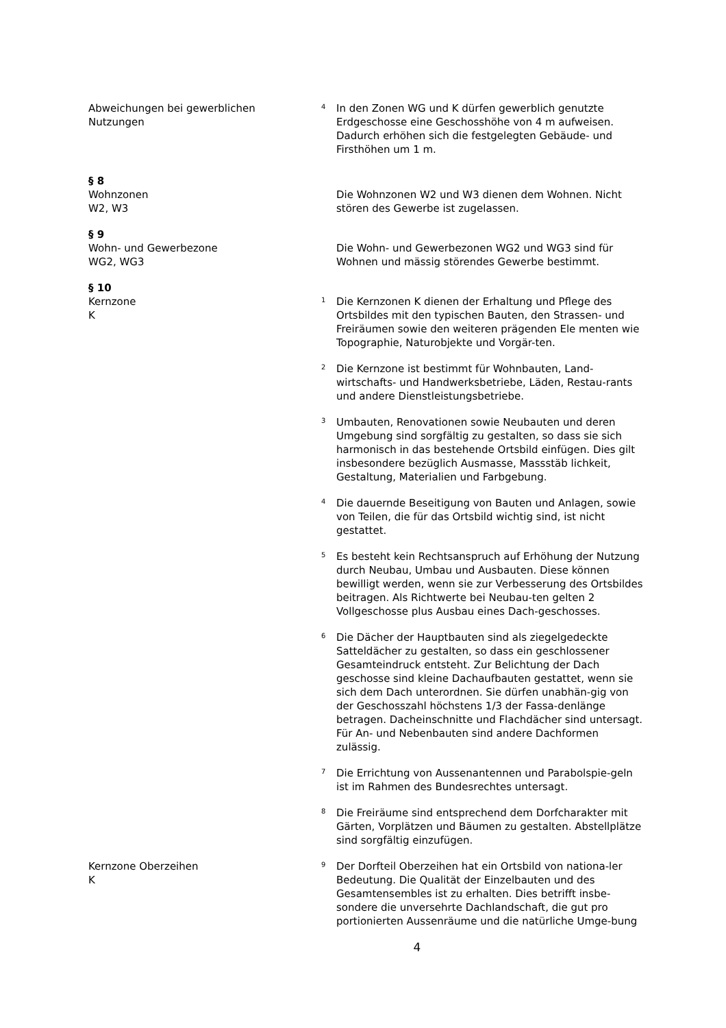Abweichungen bei gewerblichen
Nutzungen
<sup>4</sup> In den Zonen WG und K dürfen gewerblich genutzte Erdgeschosse eine Geschosshöhe von 4 m aufweisen. Dadurch erhöhen sich die festgelegten Gebäude- und Firsthöhen um 1 m.
§ 8
Wohnzonen
W2, W3
Die Wohnzonen W2 und W3 dienen dem Wohnen. Nicht stören des Gewerbe ist zugelassen.
§ 9
Wohn- und Gewerbezone
WG2, WG3
Die Wohn- und Gewerbezonen WG2 und WG3 sind für Wohnen und mässig störendes Gewerbe bestimmt.
§ 10
Kernzone
K
<sup>1</sup> Die Kernzonen K dienen der Erhaltung und Pflege des Ortsbildes mit den typischen Bauten, den Strassen- und Freiräumen sowie den weiteren prägenden Ele menten wie Topographie, Naturobjekte und Vorgär-ten.
<sup>2</sup> Die Kernzone ist bestimmt für Wohnbauten, Land-wirtschafts- und Handwerksbetriebe, Läden, Restau-rants und andere Dienstleistungsbetriebe.
<sup>3</sup> Umbauten, Renovationen sowie Neubauten und deren Umgebung sind sorgfältig zu gestalten, so dass sie sich harmonisch in das bestehende Ortsbild einfügen. Dies gilt insbesondere bezüglich Ausmasse, Massstäb lichkeit, Gestaltung, Materialien und Farbgebung.
<sup>4</sup> Die dauernde Beseitigung von Bauten und Anlagen, sowie von Teilen, die für das Ortsbild wichtig sind, ist nicht gestattet.
<sup>5</sup> Es besteht kein Rechtsanspruch auf Erhöhung der Nutzung durch Neubau, Umbau und Ausbauten. Diese können bewilligt werden, wenn sie zur Verbesserung des Ortsbildes beitragen. Als Richtwerte bei Neubau-ten gelten 2 Vollgeschosse plus Ausbau eines Dach-geschosses.
<sup>6</sup> Die Dächer der Hauptbauten sind als ziegelgedeckte Satteldächer zu gestalten, so dass ein geschlossener Gesamteindruck entsteht. Zur Belichtung der Dach geschosse sind kleine Dachaufbauten gestattet, wenn sie sich dem Dach unterordnen. Sie dürfen unabhän-gig von der Geschosszahl höchstens 1/3 der Fassa-denlänge betragen. Dacheinschnitte und Flachdächer sind untersagt. Für An- und Nebenbauten sind andere Dachformen zulässig.
<sup>7</sup> Die Errichtung von Aussenantennen und Parabolspie-geln ist im Rahmen des Bundesrechtes untersagt.
<sup>8</sup> Die Freiräume sind entsprechend dem Dorfcharakter mit Gärten, Vorplätzen und Bäumen zu gestalten. Abstellplätze sind sorgfältig einzufügen.
Kernzone Oberzeihen
K
<sup>9</sup> Der Dorfteil Oberzeihen hat ein Ortsbild von nationa-ler Bedeutung. Die Qualität der Einzelbauten und des Gesamtensembles ist zu erhalten. Dies betrifft insbe-sondere die unversehrte Dachlandschaft, die gut pro portionierten Aussenräume und die natürliche Umge-bung
4